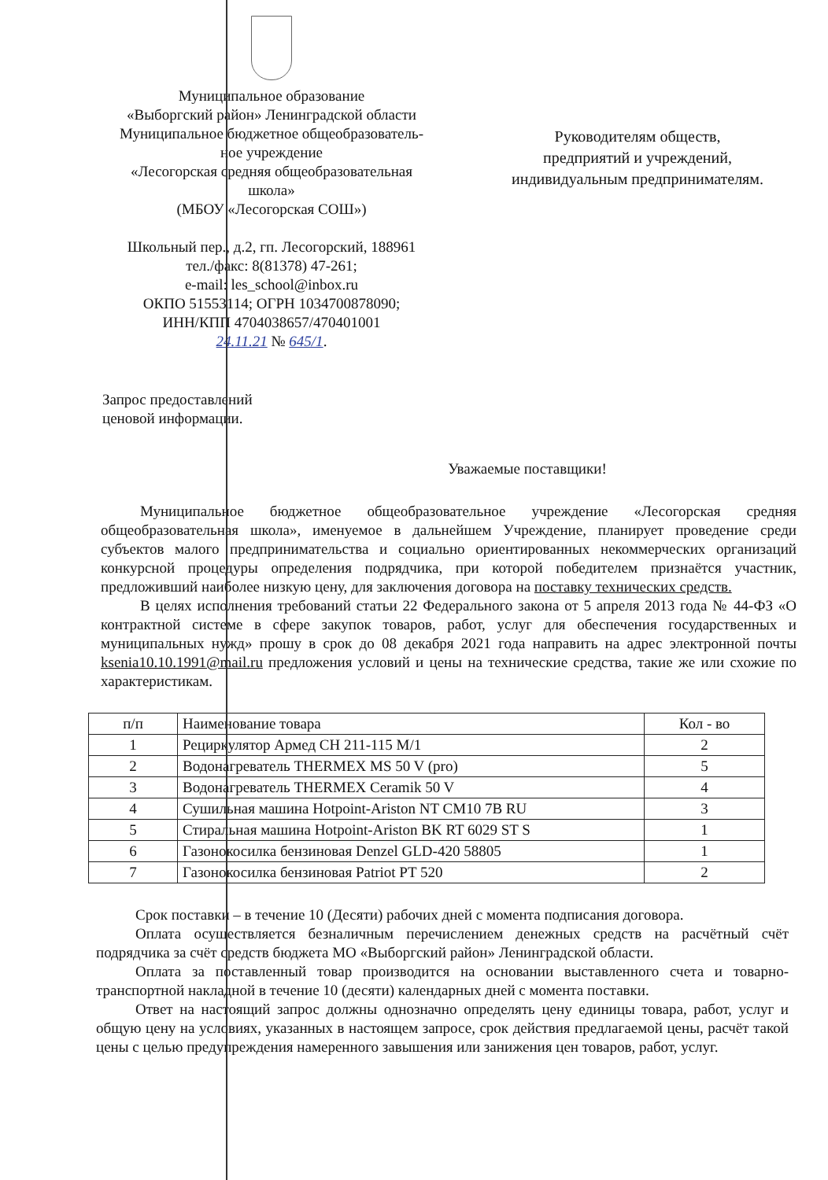Муниципальное образование
«Выборгский район» Ленинградской области
Муниципальное бюджетное общеобразователь-
ное учреждение
«Лесогорская средняя общеобразовательная
школа»
(МБОУ «Лесогорская СОШ»)
Школьный пер., д.2, гп. Лесогорский, 188961
тел./факс: 8(81378) 47-261;
e-mail: les_school@inbox.ru
ОКПО 51553114; ОГРН 1034700878090;
ИНН/КПП 4704038657/470401001
24.11.21 № 645/1.
Руководителям обществ,
предприятий и учреждений,
индивидуальным предпринимателям.
Запрос предоставлений
ценовой информации.
Уважаемые поставщики!
Муниципальное бюджетное общеобразовательное учреждение «Лесогорская средняя общеобразовательная школа», именуемое в дальнейшем Учреждение, планирует проведение среди субъектов малого предпринимательства и социально ориентированных некоммерческих организаций конкурсной процедуры определения подрядчика, при которой победителем признаётся участник, предложивший наиболее низкую цену, для заключения договора на поставку технических средств.
В целях исполнения требований статьи 22 Федерального закона от 5 апреля 2013 года № 44-ФЗ «О контрактной системе в сфере закупок товаров, работ, услуг для обеспечения государственных и муниципальных нужд» прошу в срок до 08 декабря 2021 года направить на адрес электронной почты ksenia10.10.1991@mail.ru предложения условий и цены на технические средства, такие же или схожие по характеристикам.
| п/п | Наименование товара | Кол - во |
| --- | --- | --- |
| 1 | Рециркулятор Армед СН 211-115 М/1 | 2 |
| 2 | Водонагреватель THERMEX MS 50 V (pro) | 5 |
| 3 | Водонагреватель THERMEX Ceramik 50 V | 4 |
| 4 | Сушильная машина Hotpoint-Ariston NT CM10 7B RU | 3 |
| 5 | Стиральная машина Hotpoint-Ariston BK RT 6029 ST S | 1 |
| 6 | Газонокосилка бензиновая Denzel GLD-420 58805 | 1 |
| 7 | Газонокосилка бензиновая Patriot PT 520 | 2 |
Срок поставки – в течение 10 (Десяти) рабочих дней с момента подписания договора.
Оплата осуществляется безналичным перечислением денежных средств на расчётный счёт подрядчика за счёт средств бюджета МО «Выборгский район» Ленинградской области.
Оплата за поставленный товар производится на основании выставленного счета и товарно-транспортной накладной в течение 10 (десяти) календарных дней с момента поставки.
Ответ на настоящий запрос должны однозначно определять цену единицы товара, работ, услуг и общую цену на условиях, указанных в настоящем запросе, срок действия предлагаемой цены, расчёт такой цены с целью предупреждения намеренного завышения или занижения цен товаров, работ, услуг.